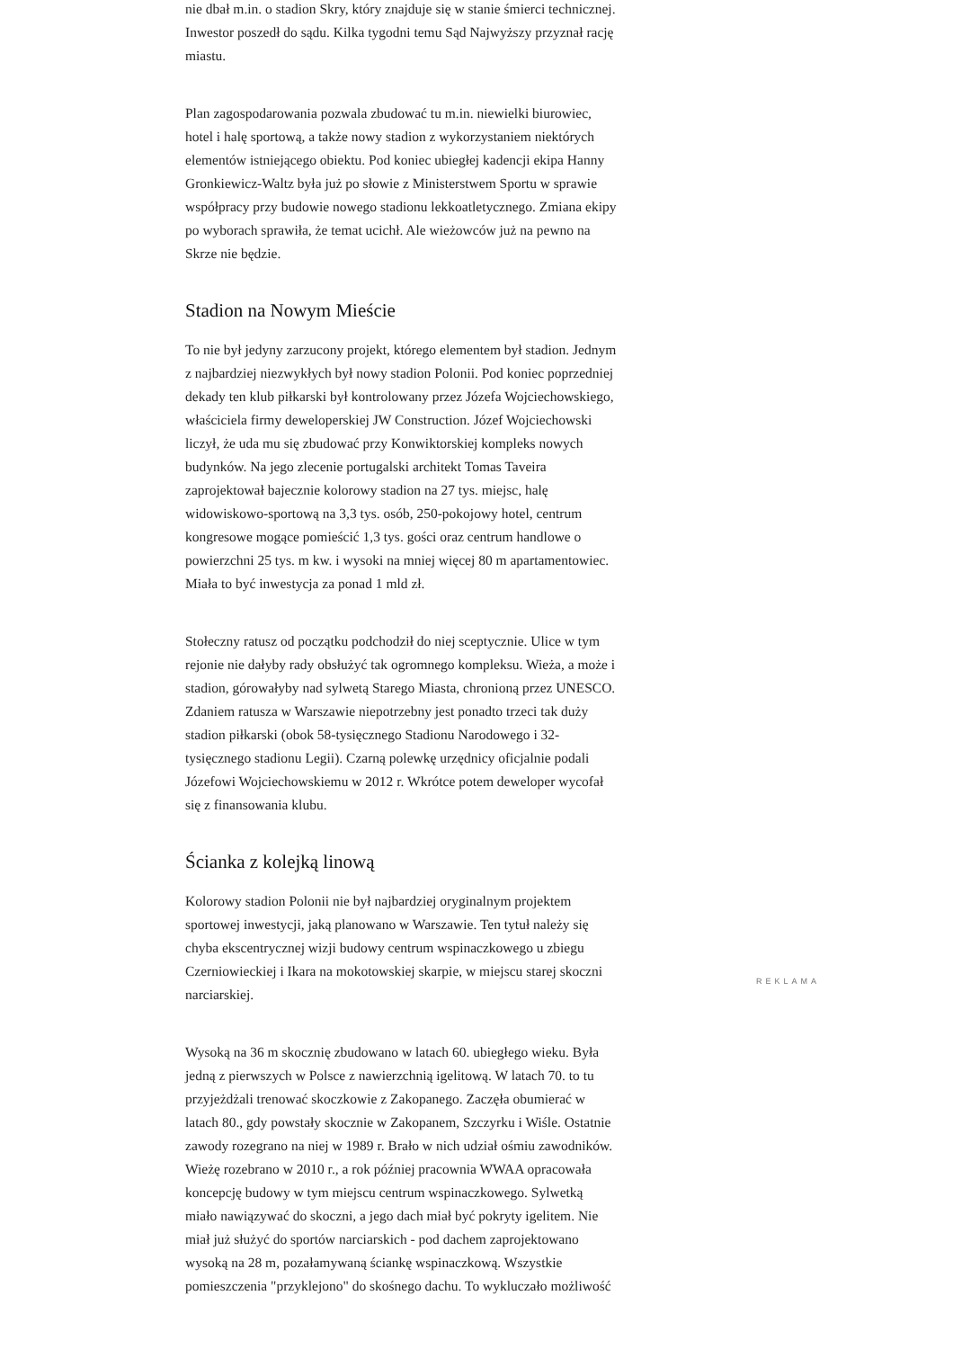nie dbał m.in. o stadion Skry, który znajduje się w stanie śmierci technicznej. Inwestor poszedł do sądu. Kilka tygodni temu Sąd Najwyższy przyznał rację miastu.
Plan zagospodarowania pozwala zbudować tu m.in. niewielki biurowiec, hotel i halę sportową, a także nowy stadion z wykorzystaniem niektórych elementów istniejącego obiektu. Pod koniec ubiegłej kadencji ekipa Hanny Gronkiewicz-Waltz była już po słowie z Ministerstwem Sportu w sprawie współpracy przy budowie nowego stadionu lekkoatletycznego. Zmiana ekipy po wyborach sprawiła, że temat ucichł. Ale wieżowców już na pewno na Skrze nie będzie.
Stadion na Nowym Mieście
To nie był jedyny zarzucony projekt, którego elementem był stadion. Jednym z najbardziej niezwykłych był nowy stadion Polonii. Pod koniec poprzedniej dekady ten klub piłkarski był kontrolowany przez Józefa Wojciechowskiego, właściciela firmy deweloperskiej JW Construction. Józef Wojciechowski liczył, że uda mu się zbudować przy Konwiktorskiej kompleks nowych budynków. Na jego zlecenie portugalski architekt Tomas Taveira zaprojektował bajecznie kolorowy stadion na 27 tys. miejsc, halę widowiskowo-sportową na 3,3 tys. osób, 250-pokojowy hotel, centrum kongresowe mogące pomieścić 1,3 tys. gości oraz centrum handlowe o powierzchni 25 tys. m kw. i wysoki na mniej więcej 80 m apartamentowiec. Miała to być inwestycja za ponad 1 mld zł.
Stołeczny ratusz od początku podchodził do niej sceptycznie. Ulice w tym rejonie nie dałyby rady obsłużyć tak ogromnego kompleksu. Wieża, a może i stadion, górowałyby nad sylwetą Starego Miasta, chronioną przez UNESCO. Zdaniem ratusza w Warszawie niepotrzebny jest ponadto trzeci tak duży stadion piłkarski (obok 58-tysięcznego Stadionu Narodowego i 32-tysięcznego stadionu Legii). Czarną polewkę urzędnicy oficjalnie podali Józefowi Wojciechowskiemu w 2012 r. Wkrótce potem deweloper wycofał się z finansowania klubu.
Ścianka z kolejką linową
Kolorowy stadion Polonii nie był najbardziej oryginalnym projektem sportowej inwestycji, jaką planowano w Warszawie. Ten tytuł należy się chyba ekscentrycznej wizji budowy centrum wspinaczkowego u zbiegu Czerniowieckiej i Ikara na mokotowskiej skarpie, w miejscu starej skoczni narciarskiej.
Wysoką na 36 m skocznię zbudowano w latach 60. ubiegłego wieku. Była jedną z pierwszych w Polsce z nawierzchnią igelitową. W latach 70. to tu przyjeżdżali trenować skoczkowie z Zakopanego. Zaczęła obumierać w latach 80., gdy powstały skocznie w Zakopanem, Szczyrku i Wiśle. Ostatnie zawody rozegrano na niej w 1989 r. Brało w nich udział ośmiu zawodników. Wieżę rozebrano w 2010 r., a rok później pracownia WWAA opracowała koncepcję budowy w tym miejscu centrum wspinaczkowego. Sylwetką miało nawiązywać do skoczni, a jego dach miał być pokryty igelitem. Nie miał już służyć do sportów narciarskich - pod dachem zaprojektowano wysoką na 28 m, pozałamywaną ściankę wspinaczkową. Wszystkie pomieszczenia "przyklejono" do skośnego dachu. To wykluczało możliwość
REKLAMA